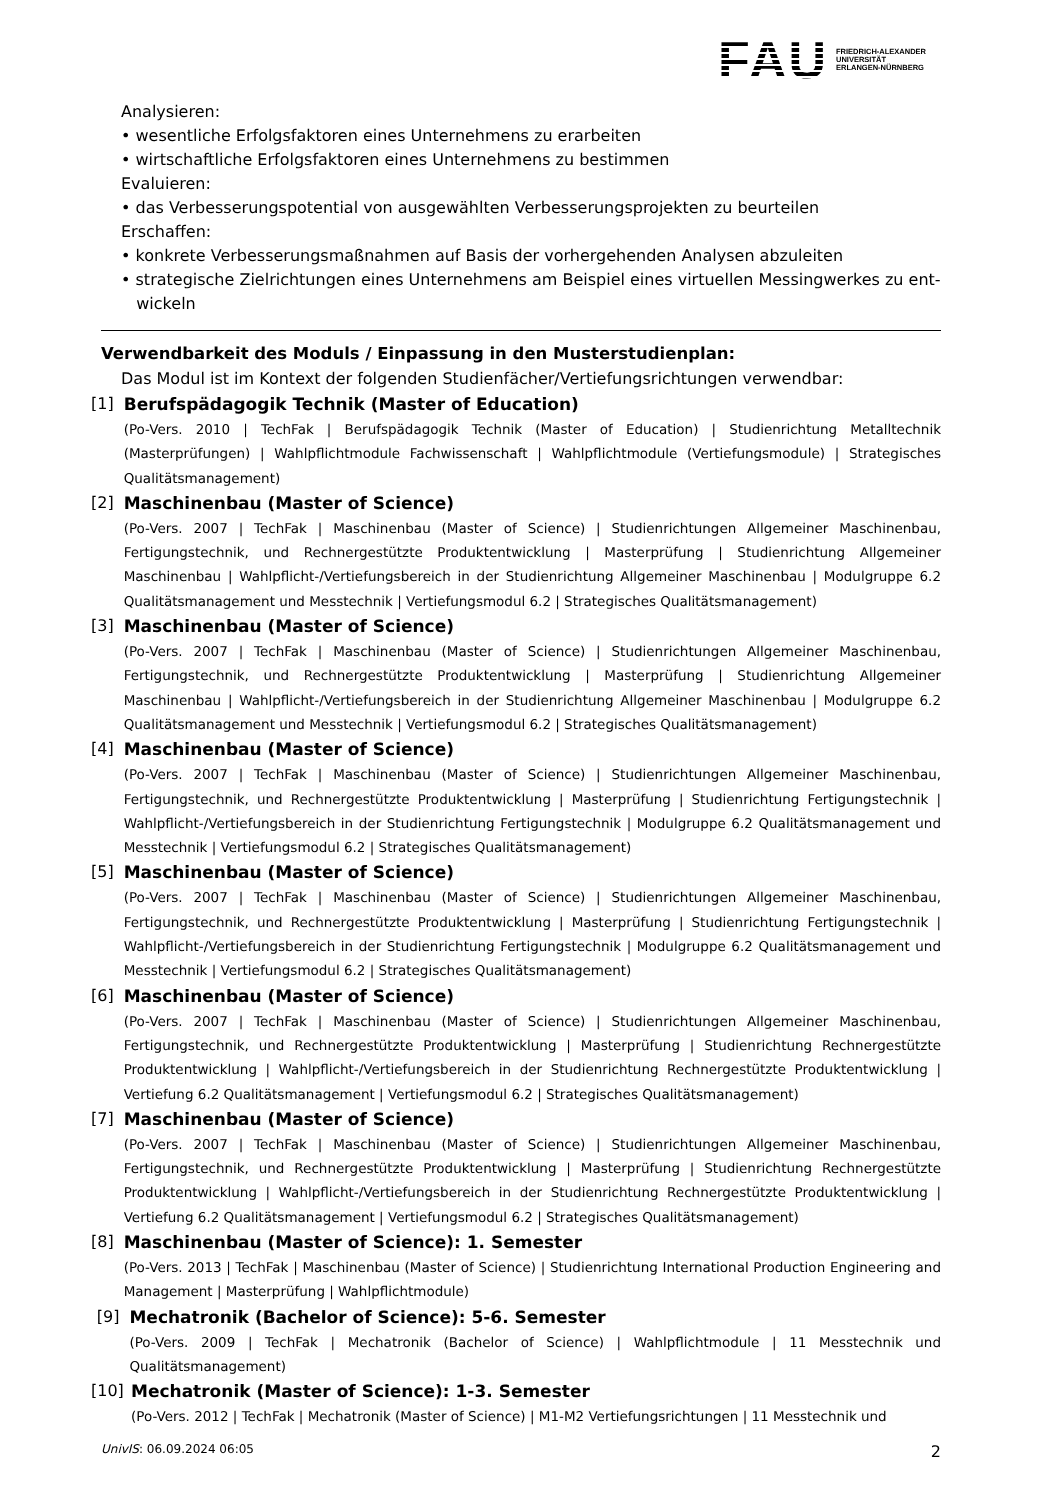FAU FRIEDRICH-ALEXANDER
UNIVERSITÄT
ERLANGEN-NÜRNBERG
Analysieren:
• wesentliche Erfolgsfaktoren eines Unternehmens zu erarbeiten
• wirtschaftliche Erfolgsfaktoren eines Unternehmens zu bestimmen
Evaluieren:
• das Verbesserungspotential von ausgewählten Verbesserungsprojekten zu beurteilen
Erschaffen:
• konkrete Verbesserungsmaßnahmen auf Basis der vorhergehenden Analysen abzuleiten
• strategische Zielrichtungen eines Unternehmens am Beispiel eines virtuellen Messingwerkes zu ent-
wickeln
Verwendbarkeit des Moduls / Einpassung in den Musterstudienplan:
Das Modul ist im Kontext der folgenden Studienfächer/Vertiefungsrichtungen verwendbar:
[1] Berufspädagogik Technik (Master of Education)
(Po-Vers. 2010 | TechFak | Berufspädagogik Technik (Master of Education) | Studienrichtung Metalltechnik (Masterprüfungen) | Wahlpflichtmodule Fachwissenschaft | Wahlpflichtmodule (Vertiefungsmodule) | Strategisches Qualitätsmanagement)
[2] Maschinenbau (Master of Science)
(Po-Vers. 2007 | TechFak | Maschinenbau (Master of Science) | Studienrichtungen Allgemeiner Maschinenbau, Fertigungstechnik, und Rechnergestützte Produktentwicklung | Masterprüfung | Studienrichtung Allgemeiner Maschinenbau | Wahlpflicht-/Vertiefungsbereich in der Studienrichtung Allgemeiner Maschinenbau | Modulgruppe 6.2 Qualitätsmanagement und Messtechnik | Vertiefungsmodul 6.2 | Strategisches Qualitätsmanagement)
[3] Maschinenbau (Master of Science)
(Po-Vers. 2007 | TechFak | Maschinenbau (Master of Science) | Studienrichtungen Allgemeiner Maschinenbau, Fertigungstechnik, und Rechnergestützte Produktentwicklung | Masterprüfung | Studienrichtung Allgemeiner Maschinenbau | Wahlpflicht-/Vertiefungsbereich in der Studienrichtung Allgemeiner Maschinenbau | Modulgruppe 6.2 Qualitätsmanagement und Messtechnik | Vertiefungsmodul 6.2 | Strategisches Qualitätsmanagement)
[4] Maschinenbau (Master of Science)
(Po-Vers. 2007 | TechFak | Maschinenbau (Master of Science) | Studienrichtungen Allgemeiner Maschinenbau, Fertigungstechnik, und Rechnergestützte Produktentwicklung | Masterprüfung | Studienrichtung Fertigungstechnik | Wahlpflicht-/Vertiefungsbereich in der Studienrichtung Fertigungstechnik | Modulgruppe 6.2 Qualitätsmanagement und Messtechnik | Vertiefungsmodul 6.2 | Strategisches Qualitätsmanagement)
[5] Maschinenbau (Master of Science)
(Po-Vers. 2007 | TechFak | Maschinenbau (Master of Science) | Studienrichtungen Allgemeiner Maschinenbau, Fertigungstechnik, und Rechnergestützte Produktentwicklung | Masterprüfung | Studienrichtung Fertigungstechnik | Wahlpflicht-/Vertiefungsbereich in der Studienrichtung Fertigungstechnik | Modulgruppe 6.2 Qualitätsmanagement und Messtechnik | Vertiefungsmodul 6.2 | Strategisches Qualitätsmanagement)
[6] Maschinenbau (Master of Science)
(Po-Vers. 2007 | TechFak | Maschinenbau (Master of Science) | Studienrichtungen Allgemeiner Maschinenbau, Fertigungstechnik, und Rechnergestützte Produktentwicklung | Masterprüfung | Studienrichtung Rechnergestützte Produktentwicklung | Wahlpflicht-/Vertiefungsbereich in der Studienrichtung Rechnergestützte Produktentwicklung | Vertiefung 6.2 Qualitätsmanagement | Vertiefungsmodul 6.2 | Strategisches Qualitätsmanagement)
[7] Maschinenbau (Master of Science)
(Po-Vers. 2007 | TechFak | Maschinenbau (Master of Science) | Studienrichtungen Allgemeiner Maschinenbau, Fertigungstechnik, und Rechnergestützte Produktentwicklung | Masterprüfung | Studienrichtung Rechnergestützte Produktentwicklung | Wahlpflicht-/Vertiefungsbereich in der Studienrichtung Rechnergestützte Produktentwicklung | Vertiefung 6.2 Qualitätsmanagement | Vertiefungsmodul 6.2 | Strategisches Qualitätsmanagement)
[8] Maschinenbau (Master of Science): 1. Semester
(Po-Vers. 2013 | TechFak | Maschinenbau (Master of Science) | Studienrichtung International Production Engineering and Management | Masterprüfung | Wahlpflichtmodule)
[9] Mechatronik (Bachelor of Science): 5-6. Semester
(Po-Vers. 2009 | TechFak | Mechatronik (Bachelor of Science) | Wahlpflichtmodule | 11 Messtechnik und Qualitätsmanagement)
[10] Mechatronik (Master of Science): 1-3. Semester
(Po-Vers. 2012 | TechFak | Mechatronik (Master of Science) | M1-M2 Vertiefungsrichtungen | 11 Messtechnik und
UnivIS: 06.09.2024 06:05 2